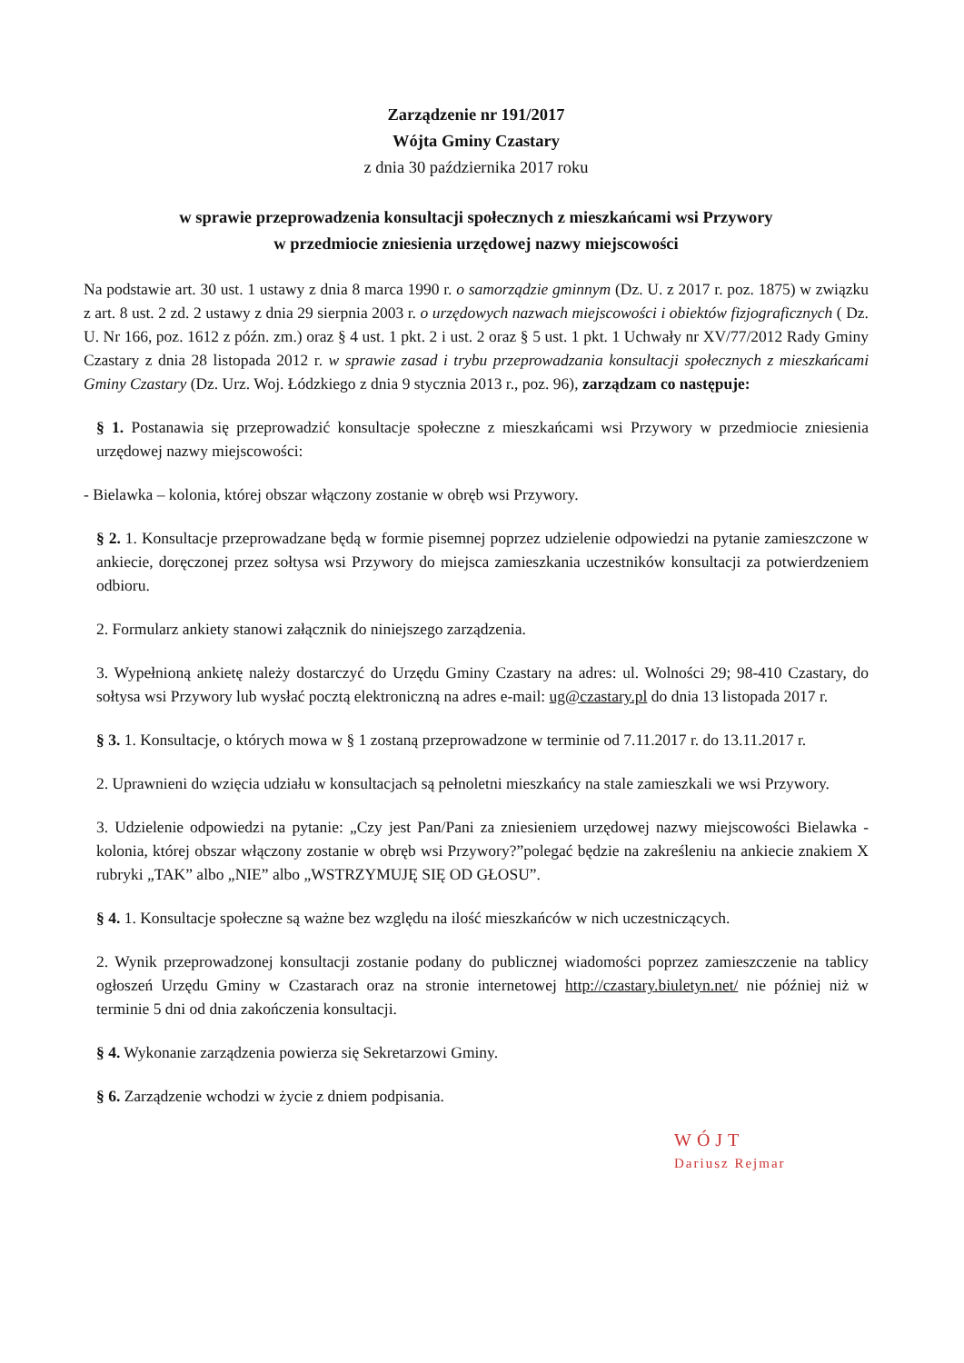Zarządzenie nr 191/2017
Wójta Gminy Czastary
z dnia 30 października 2017 roku
w sprawie przeprowadzenia konsultacji społecznych z mieszkańcami wsi Przywory
w przedmiocie zniesienia urzędowej nazwy miejscowości
Na podstawie art. 30 ust. 1 ustawy z dnia 8 marca 1990 r. o samorządzie gminnym (Dz. U. z 2017 r. poz. 1875) w związku z art. 8 ust. 2 zd. 2 ustawy z dnia 29 sierpnia 2003 r. o urzędowych nazwach miejscowości i obiektów fizjograficznych ( Dz. U. Nr 166, poz. 1612 z późn. zm.) oraz § 4 ust. 1 pkt. 2 i ust. 2 oraz § 5 ust. 1 pkt. 1 Uchwały nr XV/77/2012 Rady Gminy Czastary z dnia 28 listopada 2012 r. w sprawie zasad i trybu przeprowadzania konsultacji społecznych z mieszkańcami Gminy Czastary (Dz. Urz. Woj. Łódzkiego z dnia 9 stycznia 2013 r., poz. 96), zarządzam co następuje:
§ 1. Postanawia się przeprowadzić konsultacje społeczne z mieszkańcami wsi Przywory w przedmiocie zniesienia urzędowej nazwy miejscowości:
- Bielawka – kolonia, której obszar włączony zostanie w obręb wsi Przywory.
§ 2. 1. Konsultacje przeprowadzane będą w formie pisemnej poprzez udzielenie odpowiedzi na pytanie zamieszczone w ankiecie, doręczonej przez sołtysa wsi Przywory do miejsca zamieszkania uczestników konsultacji za potwierdzeniem odbioru.
2. Formularz ankiety stanowi załącznik do niniejszego zarządzenia.
3. Wypełnioną ankietę należy dostarczyć do Urzędu Gminy Czastary na adres: ul. Wolności 29; 98-410 Czastary, do sołtysa wsi Przywory lub wysłać pocztą elektroniczną na adres e-mail: ug@czastary.pl do dnia 13 listopada 2017 r.
§ 3. 1. Konsultacje, o których mowa w § 1 zostaną przeprowadzone w terminie od 7.11.2017 r. do 13.11.2017 r.
2. Uprawnieni do wzięcia udziału w konsultacjach są pełnoletni mieszkańcy na stale zamieszkali we wsi Przywory.
3. Udzielenie odpowiedzi na pytanie: „Czy jest Pan/Pani za zniesieniem urzędowej nazwy miejscowości Bielawka - kolonia, której obszar włączony zostanie w obręb wsi Przywory?”polegać będzie na zakreśleniu na ankiecie znakiem X rubryki „TAK” albo „NIE” albo „WSTRZYMUJĘ SIĘ OD GŁOSU”.
§ 4. 1. Konsultacje społeczne są ważne bez względu na ilość mieszkańców w nich uczestniczących.
2. Wynik przeprowadzonej konsultacji zostanie podany do publicznej wiadomości poprzez zamieszczenie na tablicy ogłoszeń Urzędu Gminy w Czastarach oraz na stronie internetowej http://czastary.biuletyn.net/ nie później niż w terminie 5 dni od dnia zakończenia konsultacji.
§ 4. Wykonanie zarządzenia powierza się Sekretarzowi Gminy.
§ 6. Zarządzenie wchodzi w życie z dniem podpisania.
WÓJT
Dariusz Rejmar